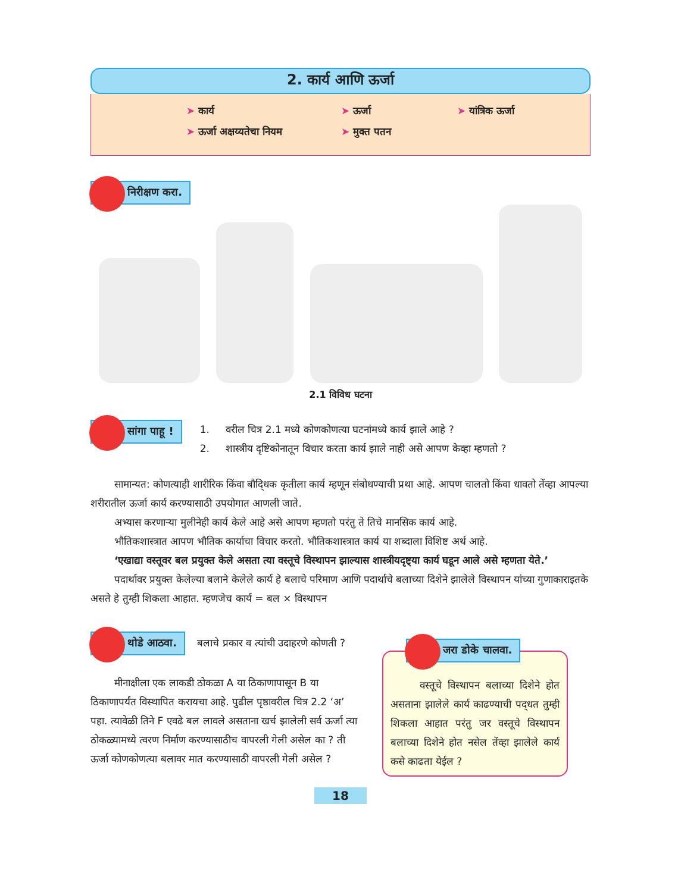2. कार्य आणि ऊर्जा
➤ कार्य
➤ ऊर्जा अक्षय्यतेचा नियम
➤ ऊर्जा
➤ मुक्त पतन
➤ यांत्रिक ऊर्जा
निरीक्षण करा.
2.1 विविध घटना
सांगा पाहू !
1. वरील चित्र 2.1 मध्ये कोणकोणत्या घटनांमध्ये कार्य झाले आहे ?
2. शास्त्रीय दृष्टिकोनातून विचार करता कार्य झाले नाही असे आपण केव्हा म्हणतो ?
सामान्यत: कोणत्याही शारीरिक किंवा बौद्‍धिक कृतीला कार्य म्हणून संबोधण्याची प्रथा आहे. आपण चालतो किंवा धावतो तेंव्हा आपल्या शरीरातील ऊर्जा कार्य करण्यासाठी उपयोगात आणली जाते.
अभ्यास करणाऱ्या मुलीनेही कार्य केले आहे असे आपण म्हणतो परंतु ते तिचे मानसिक कार्य आहे.
भौतिकशास्त्रात आपण भौतिक कार्याचा विचार करतो. भौतिकशास्त्रात कार्य या शब्दाला विशिष्ट अर्थ आहे.
‘एखाद्या वस्तूवर बल प्रयुक्त केले असता त्या वस्तूचे विस्थापन झाल्यास शास्त्रीयदृष्ट्या कार्य घडून आले असे म्हणता येते.’
पदार्थावर प्रयुक्त केलेल्या बलाने केलेले कार्य हे बलाचे परिमाण आणि पदार्थाचे बलाच्या दिशेने झालेले विस्थापन यांच्या गुणाकाराइतके असते हे तुम्ही शिकला आहात. म्हणजेच कार्य = बल × विस्थापन
थोडे आठवा. बलाचे प्रकार व त्यांची उदाहरणे कोणती ?
मीनाक्षीला एक लाकडी ठोकळा A या ठिकाणापासून B या ठिकाणापर्यंत विस्थापित करायचा आहे. पुढील पृष्ठावरील चित्र 2.2 ‘अ’ पहा. त्यावेळी तिने F एवढे बल लावले असताना खर्च झालेली सर्व ऊर्जा त्या ठोकळ्यामध्ये त्वरण निर्माण करण्यासाठीच वापरली गेली असेल का ? ती ऊर्जा कोणकोणत्या बलावर मात करण्यासाठी वापरली गेली असेल ?
जरा डोके चालवा.
वस्तूचे विस्थापन बलाच्या दिशेने होत असताना झालेले कार्य काढण्याची पद्‍धत तुम्ही शिकला आहात परंतु जर वस्तूचे विस्थापन बलाच्या दिशेने होत नसेल तेंव्हा झालेले कार्य कसे काढता येईल ?
18